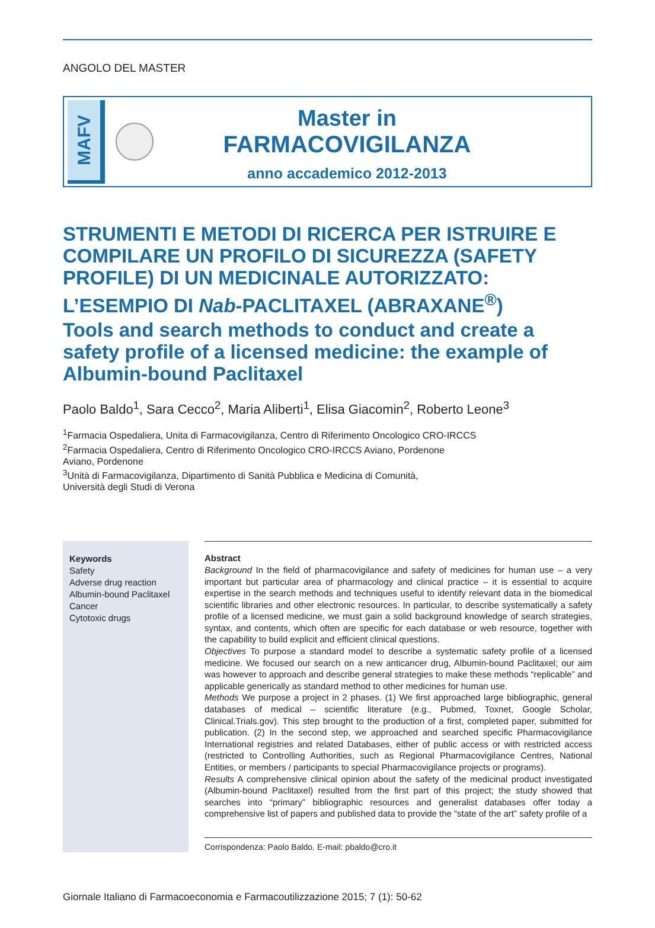ANGOLO DEL MASTER
MAFV
Master in
FARMACOVIGILANZA
anno accademico 2012-2013
STRUMENTI E METODI DI RICERCA PER ISTRUIRE E COMPILARE UN PROFILO DI SICUREZZA (SAFETY PROFILE) DI UN MEDICINALE AUTORIZZATO: L’ESEMPIO DI Nab-PACLITAXEL (ABRAXANE<sup>®</sup>)
Tools and search methods to conduct and create a safety profile of a licensed medicine: the example of Albumin-bound Paclitaxel
Paolo Baldo<sup>1</sup>, Sara Cecco<sup>2</sup>, Maria Aliberti<sup>1</sup>, Elisa Giacomin<sup>2</sup>, Roberto Leone<sup>3</sup>
<sup>1</sup> Farmacia Ospedaliera, Unita di Farmacovigilanza, Centro di Riferimento Oncologico CRO-IRCCS
<sup>2</sup> Farmacia Ospedaliera, Centro di Riferimento Oncologico CRO-IRCCS Aviano, Pordenone
Aviano, Pordenone
<sup>3</sup> Unità di Farmacovigilanza, Dipartimento di Sanità Pubblica e Medicina di Comunità,
Università degli Studi di Verona
Keywords
Safety
Adverse drug reaction
Albumin-bound Paclitaxel
Cancer
Cytotoxic drugs
Abstract
Background In the field of pharmacovigilance and safety of medicines for human use – a very important but particular area of pharmacology and clinical practice – it is essential to acquire expertise in the search methods and techniques useful to identify relevant data in the biomedical scientific libraries and other electronic resources. In particular, to describe systematically a safety profile of a licensed medicine, we must gain a solid background knowledge of search strategies, syntax, and contents, which often are specific for each database or web resource, together with the capability to build explicit and efficient clinical questions.
Objectives To purpose a standard model to describe a systematic safety profile of a licensed medicine. We focused our search on a new anticancer drug, Albumin-bound Paclitaxel; our aim was however to approach and describe general strategies to make these methods “replicable” and applicable generically as standard method to other medicines for human use.
Methods We purpose a project in 2 phases. (1) We first approached large bibliographic, general databases of medical – scientific literature (e.g., Pubmed, Toxnet, Google Scholar, Clinical.Trials.gov). This step brought to the production of a first, completed paper, submitted for publication. (2) In the second step, we approached and searched specific Pharmacovigilance International registries and related Databases, either of public access or with restricted access (restricted to Controlling Authorities, such as Regional Pharmacovigilance Centres, National Entities, or members / participants to special Pharmacovigilance projects or programs).
Results A comprehensive clinical opinion about the safety of the medicinal product investigated (Albumin-bound Paclitaxel) resulted from the first part of this project; the study showed that searches into “primary” bibliographic resources and generalist databases offer today a comprehensive list of papers and published data to provide the “state of the art” safety profile of a
Corrispondenza: Paolo Baldo. E-mail: pbaldo@cro.it
Giornale Italiano di Farmacoeconomia e Farmacoutilizzazione 2015; 7 (1): 50-62